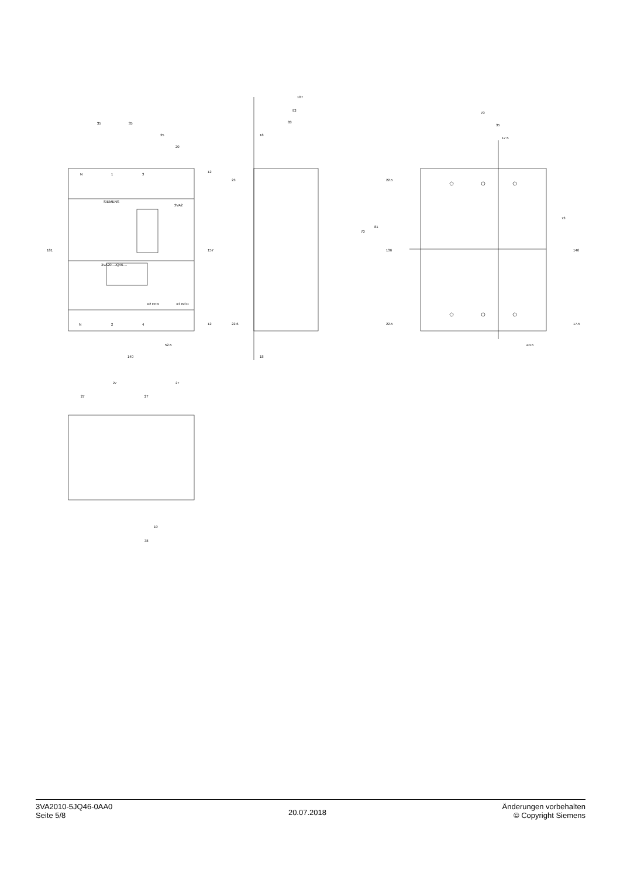3VA2
SIEMENS
3VA20..-JQ46-...
N
1
3
N
2
4
X2 EFB
X3 BCD
35
35
35
20
181
157
12
12
52.5
140
107
93
83
18
18
23
22.6
22.5
22.5
70
81
136
70
35
17.5
73
146
17.5
⌀4.5
27
27
27
27
19
38
3VA2010-5JQ46-0AA0
Seite 5/8
20.07.2018
Änderungen vorbehalten
© Copyright Siemens